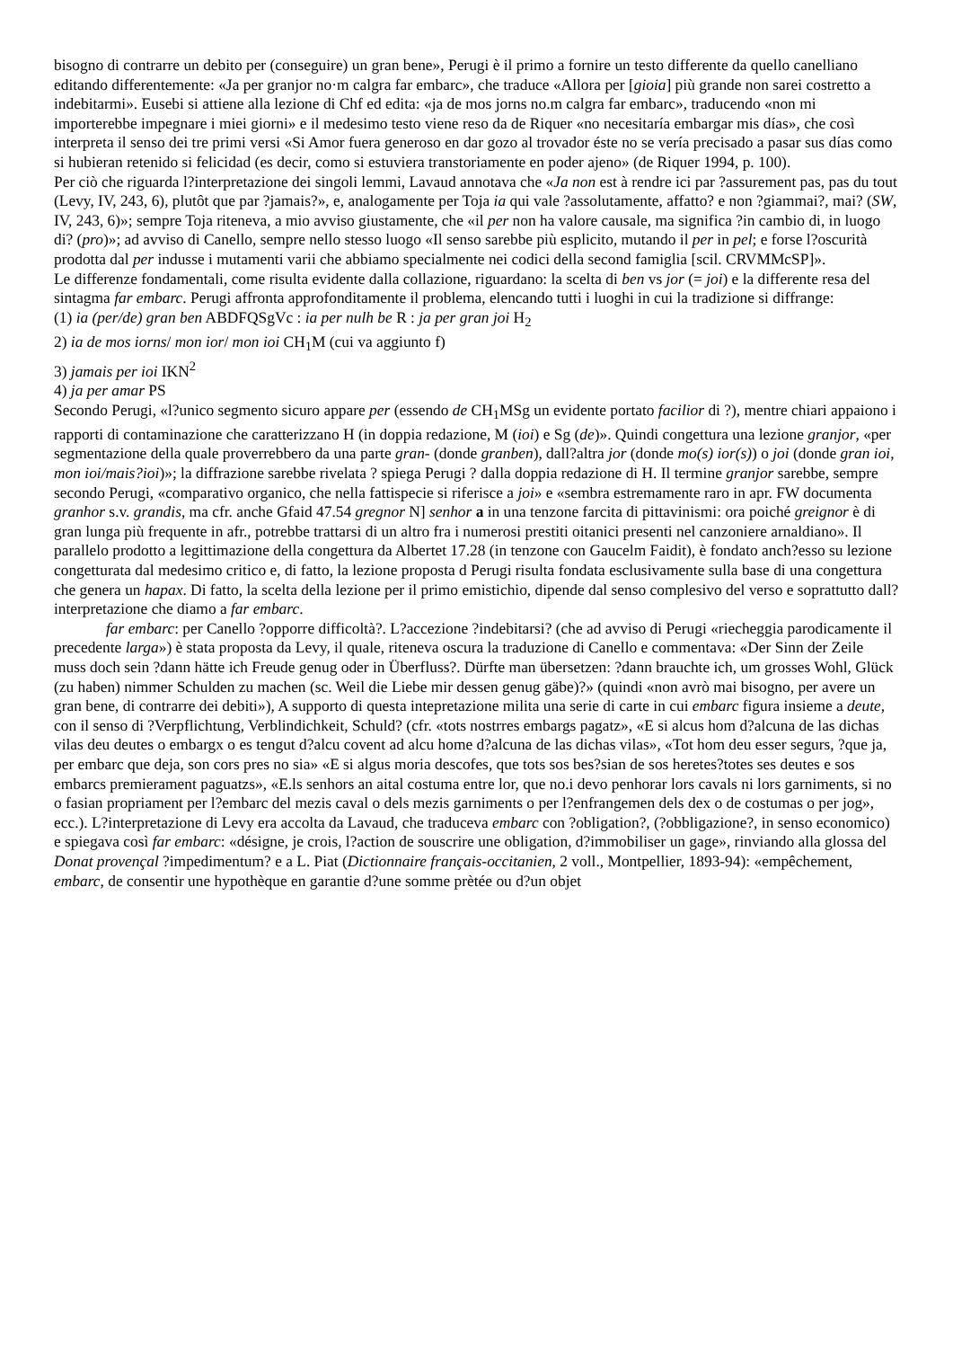bisogno di contrarre un debito per (conseguire) un gran bene», Perugi è il primo a fornire un testo differente da quello canelliano editando differentemente: «Ja per granjor no·m calgra far embarc», che traduce «Allora per [gioia] più grande non sarei costretto a indebitarmi». Eusebi si attiene alla lezione di Chf ed edita: «ja de mos jorns no.m calgra far embarc», traducendo «non mi importerebbe impegnare i miei giorni» e il medesimo testo viene reso da de Riquer «no necesitaría embargar mis días», che così interpreta il senso dei tre primi versi «Si Amor fuera generoso en dar gozo al trovador éste no se vería precisado a pasar sus días como si hubieran retenido si felicidad (es decir, como si estuviera transtoriamente en poder ajeno» (de Riquer 1994, p. 100).
Per ciò che riguarda l?interpretazione dei singoli lemmi, Lavaud annotava che «Ja non est à rendre ici par ?assurement pas, pas du tout (Levy, IV, 243, 6), plutôt que par ?jamais?», e, analogamente per Toja ia qui vale ?assolutamente, affatto? e non ?giammai?, mai? (SW, IV, 243, 6)»; sempre Toja riteneva, a mio avviso giustamente, che «il per non ha valore causale, ma significa ?in cambio di, in luogo di? (pro)»; ad avviso di Canello, sempre nello stesso luogo «Il senso sarebbe più esplicito, mutando il per in pel; e forse l?oscurità prodotta dal per indusse i mutamenti varii che abbiamo specialmente nei codici della second famiglia [scil. CRVMMcSP]».
Le differenze fondamentali, come risulta evidente dalla collazione, riguardano: la scelta di ben vs jor (= joi) e la differente resa del sintagma far embarc. Perugi affronta approfonditamente il problema, elencando tutti i luoghi in cui la tradizione si diffrange:
(1) ia (per/de) gran ben ABDFQSgVc : ia per nulh be R : ja per gran joi H<sub>2</sub>
2) ia de mos iorns/ mon ior/ mon ioi CH<sub>1</sub>M (cui va aggiunto f)
3) jamais per ioi IKN<sup>2</sup>
4) ja per amar PS
Secondo Perugi, «l?unico segmento sicuro appare per (essendo de CH<sub>1</sub>MSg un evidente portato facilior di ?), mentre chiari appaiono i rapporti di contaminazione che caratterizzano H (in doppia redazione, M (ioi) e Sg (de)». Quindi congettura una lezione granjor, «per segmentazione della quale proverrebbero da una parte gran- (donde granben), dall?altra jor (donde mo(s) ior(s)) o joi (donde gran ioi, mon ioi/mais?ioi)»; la diffrazione sarebbe rivelata ? spiega Perugi ? dalla doppia redazione di H. Il termine granjor sarebbe, sempre secondo Perugi, «comparativo organico, che nella fattispecie si riferisce a joi» e «sembra estremamente raro in apr. FW documenta granhor s.v. grandis, ma cfr. anche Gfaid 47.54 gregnor N] senhor a in una tenzone farcita di pittavinismi: ora poiché greignor è di gran lunga più frequente in afr., potrebbe trattarsi di un altro fra i numerosi prestiti oitanici presenti nel canzoniere arnaldiano». Il parallelo prodotto a legittimazione della congettura da Albertet 17.28 (in tenzone con Gaucelm Faidit), è fondato anch?esso su lezione congetturata dal medesimo critico e, di fatto, la lezione proposta d Perugi risulta fondata esclusivamente sulla base di una congettura che genera un hapax. Di fatto, la scelta della lezione per il primo emistichio, dipende dal senso complesivo del verso e soprattutto dall?interpretazione che diamo a far embarc.
far embarc: per Canello ?opporre difficoltà?. L?accezione ?indebitarsi? (che ad avviso di Perugi «riecheggia parodicamente il precedente larga») è stata proposta da Levy, il quale, riteneva oscura la traduzione di Canello e commentava: «Der Sinn der Zeile muss doch sein ?dann hätte ich Freude genug oder in Überfluss?. Dürfte man übersetzen: ?dann brauchte ich, um grosses Wohl, Glück (zu haben) nimmer Schulden zu machen (sc. Weil die Liebe mir dessen genug gäbe)?» (quindi «non avrò mai bisogno, per avere un gran bene, di contrarre dei debiti»), A supporto di questa intepretazione milita una serie di carte in cui embarc figura insieme a deute, con il senso di ?Verpflichtung, Verblindichkeit, Schuld? (cfr. «tots nostrres embargs pagatz», «E si alcus hom d?alcuna de las dichas vilas deu deutes o embargx o es tengut d?alcu covent ad alcu home d?alcuna de las dichas vilas», «Tot hom deu esser segurs, ?que ja, per embarc que deja, son cors pres no sia» «E si algus moria descofes, que tots sos bes?sian de sos heretes?totes ses deutes e sos embarcs premierament paguatzs», «E.ls senhors an aital costuma entre lor, que no.i devo penhorar lors cavals ni lors garniments, si no o fasian propriament per l?embarc del mezis caval o dels mezis garniments o per l?enfrangemen dels dex o de costumas o per jog», ecc.). L?interpretazione di Levy era accolta da Lavaud, che traduceva embarc con ?obligation?, (?obbligazione?, in senso economico) e spiegava così far embarc: «désigne, je crois, l?action de souscrire une obligation, d?immobiliser un gage», rinviando alla glossa del Donat provençal ?impedimentum? e a L. Piat (Dictionnaire français-occitanien, 2 voll., Montpellier, 1893-94): «empêchement, embarc, de consentir une hypothèque en garantie d?une somme prètée ou d?un objet